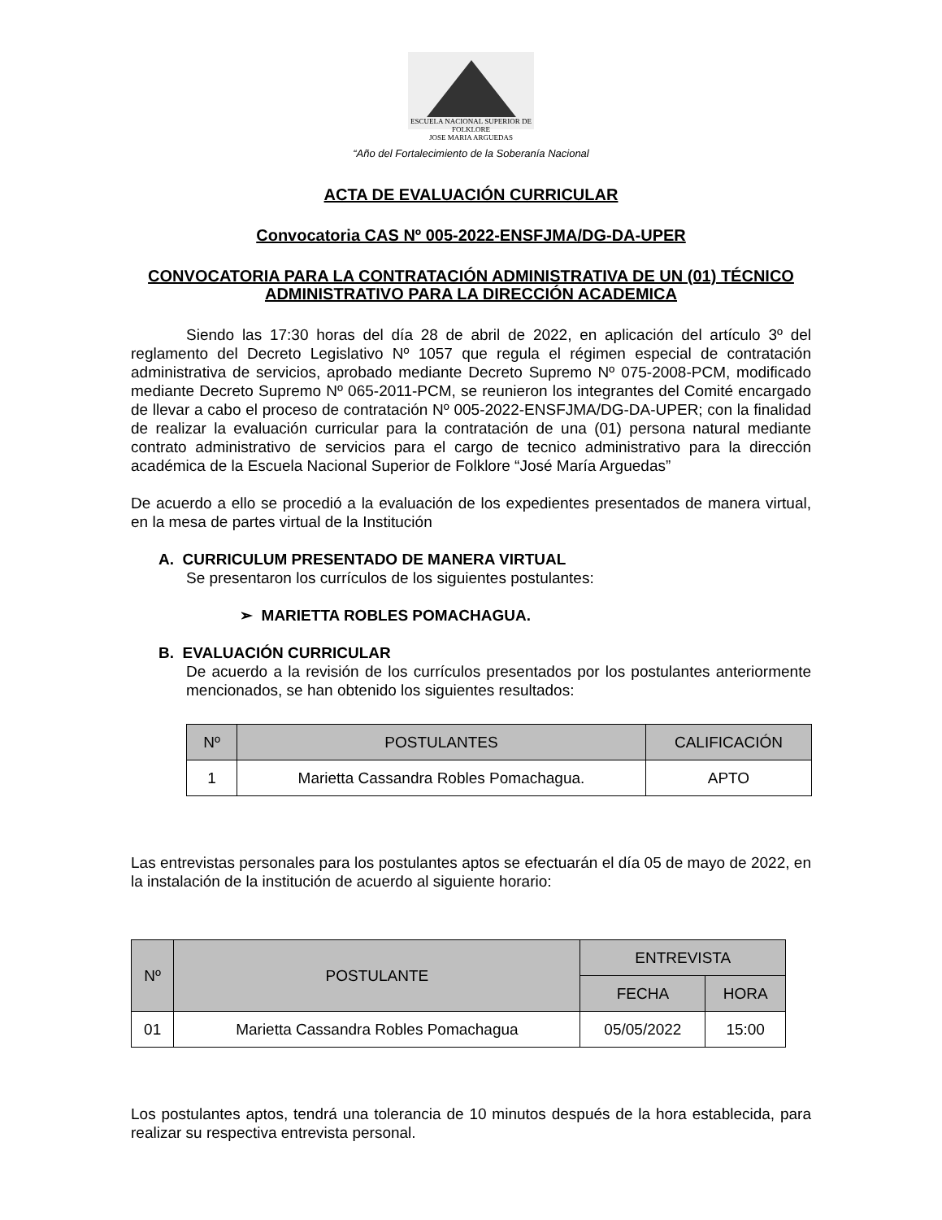ESCUELA NACIONAL SUPERIOR DE FOLKLORE
JOSE MARIA ARGUEDAS
“Año del Fortalecimiento de la Soberanía Nacional
ACTA DE EVALUACIÓN CURRICULAR
Convocatoria CAS Nº 005-2022-ENSFJMA/DG-DA-UPER
CONVOCATORIA PARA LA CONTRATACIÓN ADMINISTRATIVA DE UN (01) TÉCNICO ADMINISTRATIVO PARA LA DIRECCIÓN ACADEMICA
Siendo las 17:30 horas del día 28 de abril de 2022, en aplicación del artículo 3º del reglamento del Decreto Legislativo Nº 1057 que regula el régimen especial de contratación administrativa de servicios, aprobado mediante Decreto Supremo Nº 075-2008-PCM, modificado mediante Decreto Supremo Nº 065-2011-PCM, se reunieron los integrantes del Comité encargado de llevar a cabo el proceso de contratación Nº 005-2022-ENSFJMA/DG-DA-UPER; con la finalidad de realizar la evaluación curricular para la contratación de una (01) persona natural mediante contrato administrativo de servicios para el cargo de tecnico administrativo para la dirección académica de la Escuela Nacional Superior de Folklore “José María Arguedas”
De acuerdo a ello se procedió a la evaluación de los expedientes presentados de manera virtual, en la mesa de partes virtual de la Institución
A. CURRICULUM PRESENTADO DE MANERA VIRTUAL
Se presentaron los currículos de los siguientes postulantes:
➢ MARIETTA ROBLES POMACHAGUA.
B. EVALUACIÓN CURRICULAR
De acuerdo a la revisión de los currículos presentados por los postulantes anteriormente mencionados, se han obtenido los siguientes resultados:
| Nº | POSTULANTES | CALIFICACIÓN |
| --- | --- | --- |
| 1 | Marietta Cassandra Robles Pomachagua. | APTO |
Las entrevistas personales para los postulantes aptos se efectuarán el día 05 de mayo de 2022, en la instalación de la institución de acuerdo al siguiente horario:
| Nº | POSTULANTE | ENTREVISTA | |
| --- | --- | --- | --- |
| | | FECHA | HORA |
| 01 | Marietta Cassandra Robles Pomachagua | 05/05/2022 | 15:00 |
Los postulantes aptos, tendrá una tolerancia de 10 minutos después de la hora establecida, para realizar su respectiva entrevista personal.